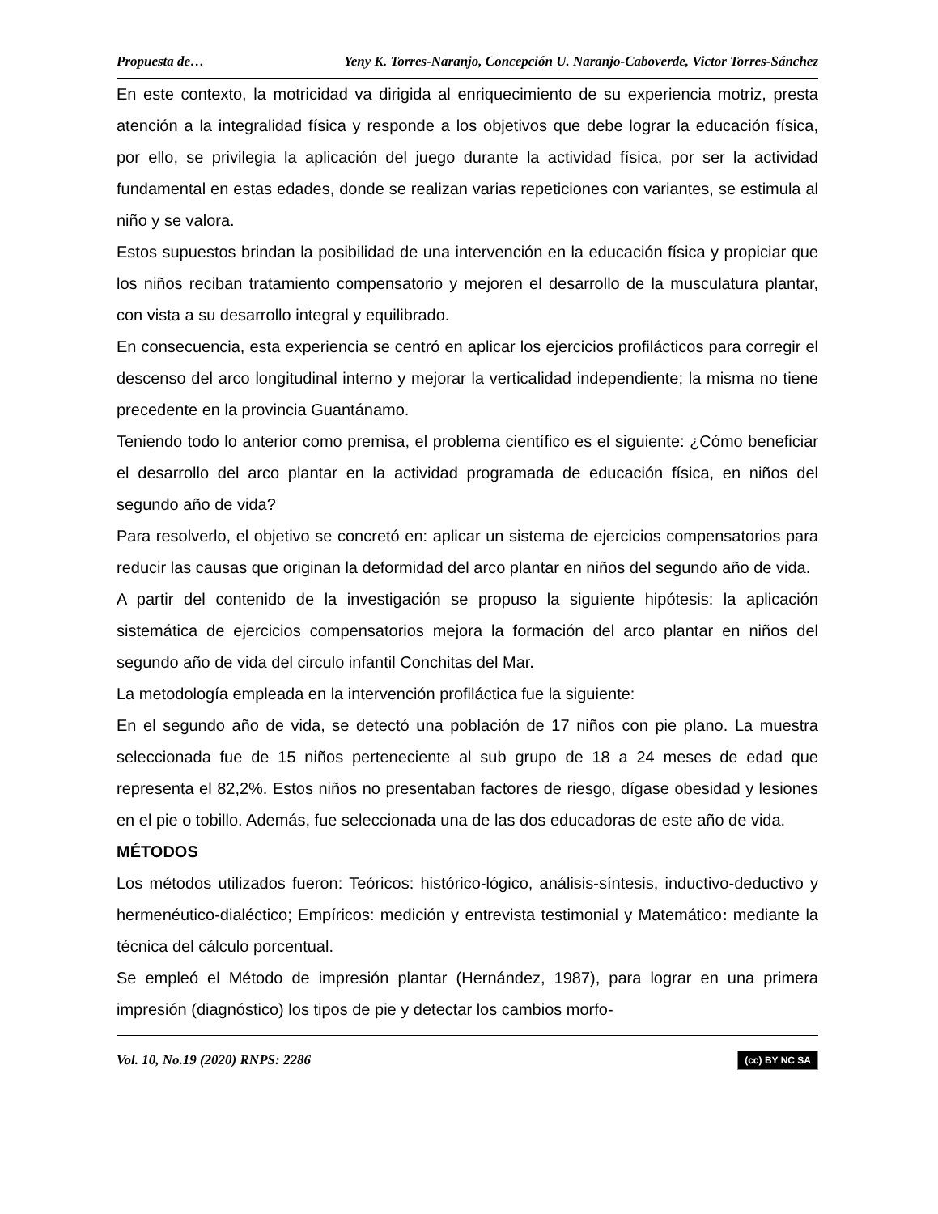Propuesta de… Yeny K. Torres-Naranjo, Concepción U. Naranjo-Caboverde, Victor Torres-Sánchez
En este contexto, la motricidad va dirigida al enriquecimiento de su experiencia motriz, presta atención a la integralidad física y responde a los objetivos que debe lograr la educación física, por ello, se privilegia la aplicación del juego durante la actividad física, por ser la actividad fundamental en estas edades, donde se realizan varias repeticiones con variantes, se estimula al niño y se valora.
Estos supuestos brindan la posibilidad de una intervención en la educación física y propiciar que los niños reciban tratamiento compensatorio y mejoren el desarrollo de la musculatura plantar, con vista a su desarrollo integral y equilibrado.
En consecuencia, esta experiencia se centró en aplicar los ejercicios profilácticos para corregir el descenso del arco longitudinal interno y mejorar la verticalidad independiente; la misma no tiene precedente en la provincia Guantánamo.
Teniendo todo lo anterior como premisa, el problema científico es el siguiente: ¿Cómo beneficiar el desarrollo del arco plantar en la actividad programada de educación física, en niños del segundo año de vida?
Para resolverlo, el objetivo se concretó en: aplicar un sistema de ejercicios compensatorios para reducir las causas que originan la deformidad del arco plantar en niños del segundo año de vida.
A partir del contenido de la investigación se propuso la siguiente hipótesis: la aplicación sistemática de ejercicios compensatorios mejora la formación del arco plantar en niños del segundo año de vida del circulo infantil Conchitas del Mar.
La metodología empleada en la intervención profiláctica fue la siguiente:
En el segundo año de vida, se detectó una población de 17 niños con pie plano. La muestra seleccionada fue de 15 niños perteneciente al sub grupo de 18 a 24 meses de edad que representa el 82,2%. Estos niños no presentaban factores de riesgo, dígase obesidad y lesiones en el pie o tobillo. Además, fue seleccionada una de las dos educadoras de este año de vida.
MÉTODOS
Los métodos utilizados fueron: Teóricos: histórico-lógico, análisis-síntesis, inductivo-deductivo y hermenéutico-dialéctico; Empíricos: medición y entrevista testimonial y Matemático: mediante la técnica del cálculo porcentual.
Se empleó el Método de impresión plantar (Hernández, 1987), para lograr en una primera impresión (diagnóstico) los tipos de pie y detectar los cambios morfo-
Vol. 10, No.19 (2020) RNPS: 2286 (cc) BY NC SA